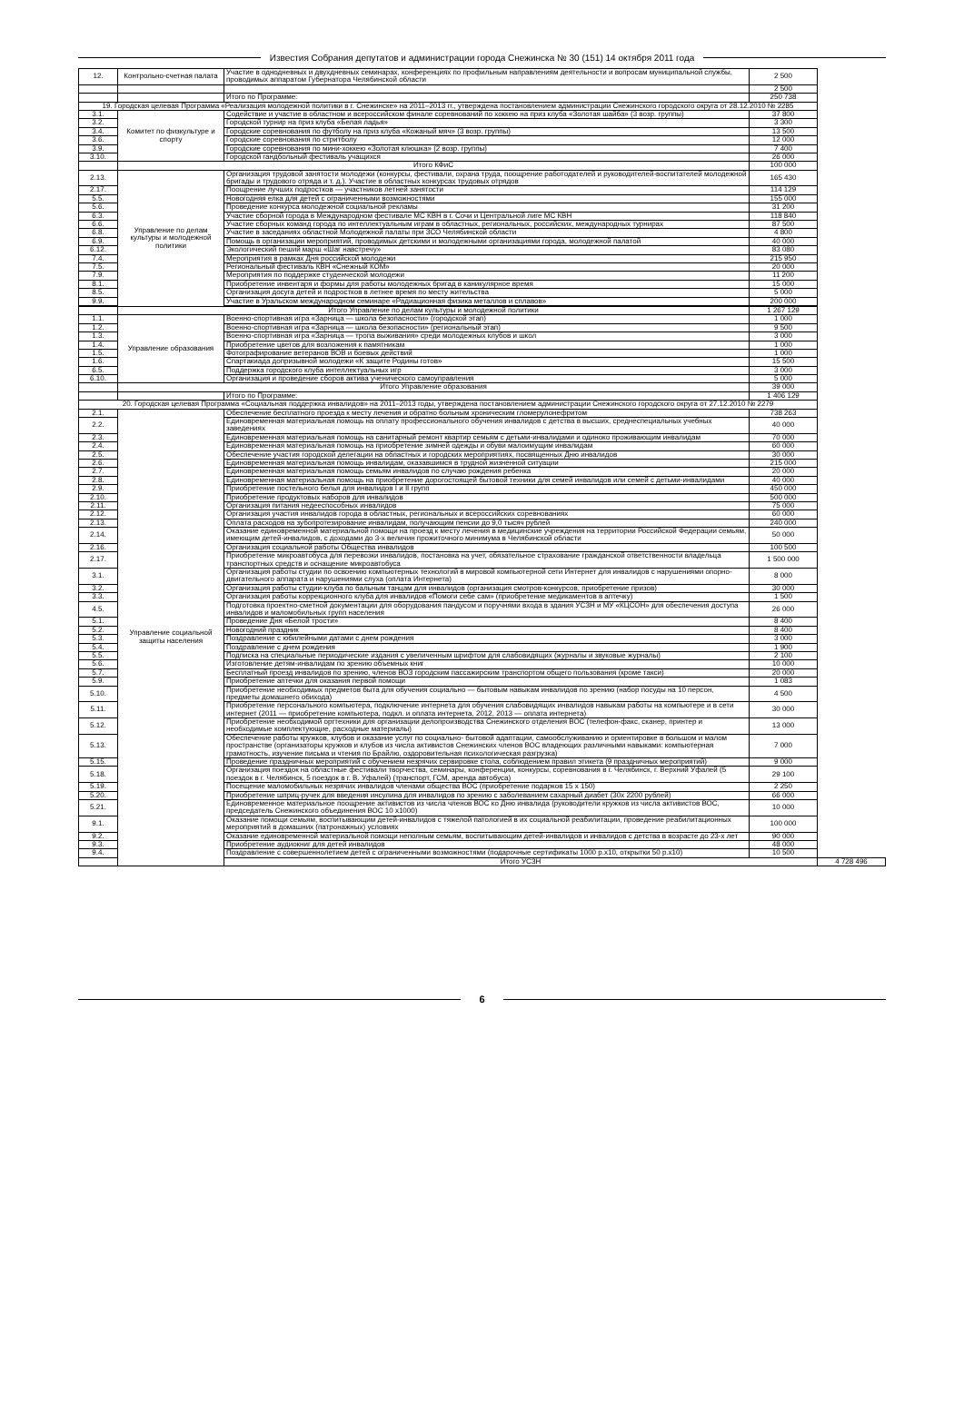Известия Собрания депутатов и администрации города Снежинска № 30 (151) 14 октября 2011 года
| 12. | Контрольно-счетная палата | Участие в однодневных и двухдневных семинарах, конференциях по профильным направлениям деятельности и вопросам муниципальной службы, проводимых аппаратом Губернатора Челябинской области | 2 500 | |
| | | | 2 500 | |
| | | Итого по Программе: | 250 738 | |
| 19. Городская целевая Программа «Реализация молодежной политики в г. Снежинске» на 2011–2013 гг., утверждена постановлением администрации Снежинского городского округа от 28.12.2010 № 2285 | | | | |
| 3.1. | Комитет по физкультуре и спорту | Содействие и участие в областном и всероссийском финале соревнований по хоккею на приз клуба «Золотая шайба» (3 возр. группы) | 37 800 | |
| 3.2. | | Городской турнир на приз клуба «Белая ладья» | 3 300 | |
| 3.4. | | Городские соревнования по футболу на приз клуба «Кожаный мяч» (3 возр. группы) | 13 500 | |
| 3.6. | | Городские соревнования по стритболу | 12 000 | |
| 3.9. | | Городские соревнования по мини-хоккею «Золотая клюшка» (2 возр. группы) | 7 400 | |
| 3.10. | | Городской гандбольный фестиваль учащихся | 26 000 | |
| | Итого КФиС | | 100 000 | |
| 2.13. | Управление по делам культуры и молодежной политики | Организация трудовой занятости молодежи (конкурсы, фестивали, охрана труда, поощрение работодателей и руководителей-воспитателей молодежной бригады и трудового отряда и т. д.). Участие в областных конкурсах трудовых отрядов | 165 430 | |
| 2.17. | | Поощрение лучших подростков — участников летней занятости | 114 129 | |
| 5.5. | | Новогодняя елка для детей с ограниченными возможностями | 155 000 | |
| 5.6. | | Проведение конкурса молодежной социальной рекламы | 31 200 | |
| 6.3. | | Участие сборной города в Международном фестивале МС КВН в г. Сочи и Центральной лиге МС КВН | 118 840 | |
| 6.6. | | Участие сборных команд города по интеллектуальным играм в областных, региональных, российских, международных турнирах | 87 500 | |
| 6.8. | | Участие в заседаниях областной Молодежной палаты при ЗСО Челябинской области | 4 800 | |
| 6.9. | | Помощь в организации мероприятий, проводимых детскими и молодежными организациями города, молодежной палатой | 40 000 | |
| 6.12. | | Экологический пеший марш «Шаг навстречу» | 83 080 | |
| 7.4. | | Мероприятия в рамках Дня российской молодежи | 215 950 | |
| 7.5. | | Региональный фестиваль КВН «Снежный КОМ» | 20 000 | |
| 7.9. | | Мероприятия по поддержке студенческой молодежи | 11 200 | |
| 8.1. | | Приобретение инвентаря и формы для работы молодежных бригад в каникулярное время | 15 000 | |
| 8.5. | | Организация досуга детей и подростков в летнее время по месту жительства | 5 000 | |
| 9.9. | | Участие в Уральском международном семинаре «Радиационная физика металлов и сплавов» | 200 000 | |
| | Итого Управление по делам культуры и молодежной политики | | 1 267 129 | |
| 1.1. | Управление образования | Военно-спортивная игра «Зарница — школа безопасности» (городской этап) | 1 000 | |
| 1.2. | | Военно-спортивная игра «Зарница — школа безопасности» (региональный этап) | 9 500 | |
| 1.3. | | Военно-спортивная игра «Зарница — тропа выживания» среди молодежных клубов и школ | 3 000 | |
| 1.4. | | Приобретение цветов для возложения к памятникам | 1 000 | |
| 1.5. | | Фотографирование ветеранов ВОВ и боевых действий | 1 000 | |
| 1.6. | | Спартакиада допризывной молодежи «К защите Родины готов» | 15 500 | |
| 6.5. | | Поддержка городского клуба интеллектуальных игр | 3 000 | |
| 6.10. | | Организация и проведение сборов актива ученического самоуправления | 5 000 | |
| | Итого Управление образования | | 39 000 | |
| | | Итого по Программе: | 1 406 129 | |
| 20. Городская целевая Программа «Социальная поддержка инвалидов» на 2011–2013 годы, утверждена постановлением администрации Снежинского городского округа от 27.12.2010 № 2279 | | | | |
| 2.1. | Управление социальной защиты населения | Обеспечение бесплатного проезда к месту лечения и обратно больным хроническим гломерулонефритом | 738 263 | |
| 2.2. | | Единовременная материальная помощь на оплату профессионального обучения инвалидов с детства в высших, среднеспециальных учебных заведениях | 40 000 | |
| 2.3. | | Единовременная материальная помощь на санитарный ремонт квартир семьям с детьми-инвалидами и одиноко проживающим инвалидам | 70 000 | |
| 2.4. | | Единовременная материальная помощь на приобретение зимней одежды и обуви малоимущим инвалидам | 60 000 | |
| 2.5. | | Обеспечение участия городской делегации на областных и городских мероприятиях, посвященных Дню инвалидов | 30 000 | |
| 2.6. | | Единовременная материальная помощь инвалидам, оказавшимся в трудной жизненной ситуации | 215 000 | |
| 2.7. | | Единовременная материальная помощь семьям инвалидов по случаю рождения ребенка | 20 000 | |
| 2.8. | | Единовременная материальная помощь на приобретение дорогостоящей бытовой техники для семей инвалидов или семей с детьми-инвалидами | 40 000 | |
| 2.9. | | Приобретение постельного белья для инвалидов I и II групп | 450 000 | |
| 2.10. | | Приобретение продуктовых наборов для инвалидов | 500 000 | |
| 2.11. | | Организация питания недееспособных инвалидов | 75 000 | |
| 2.12. | | Организация участия инвалидов города в областных, региональных и всероссийских соревнованиях | 60 000 | |
| 2.13. | | Оплата расходов на зубопротезирование инвалидам, получающим пенсии до 9,0 тысяч рублей | 240 000 | |
| 2.14. | | Оказание единовременной материальной помощи на проезд к месту лечения в медицинские учреждения на территории Российской Федерации семьям, имеющим детей-инвалидов, с доходами до 3-х величин прожиточного минимума в Челябинской области | 50 000 | |
| 2.16. | | Организация социальной работы Общества инвалидов | 100 500 | |
| 2.17. | | Приобретение микроавтобуса для перевозки инвалидов, постановка на учет, обязательное страхование гражданской ответственности владельца транспортных средств и оснащение микроавтобуса | 1 500 000 | |
| 3.1. | | Организация работы студии по освоению компьютерных технологий в мировой компьютерной сети Интернет для инвалидов с нарушениями опорно-двигательного аппарата и нарушениями слуха (оплата Интернета) | 8 000 | |
| 3.2. | | Организация работы студии-клуба по бальным танцам для инвалидов (организация смотров-конкурсов, приобретение призов) | 30 000 | |
| 3.3. | | Организация работы коррекционного клуба для инвалидов «Помоги себе сам» (приобретение медикаментов в аптечку) | 1 500 | |
| 4.5. | | Подготовка проектно-сметной документации для оборудования пандусом и поручнями входа в здания УСЗН и МУ «КЦСОН» для обеспечения доступа инвалидов и маломобильных групп населения | 26 000 | |
| 5.1. | | Проведение Дня «Белой трости» | 8 400 | |
| 5.2. | | Новогодний праздник | 8 400 | |
| 5.3. | | Поздравление с юбилейными датами с днем рождения | 3 000 | |
| 5.4. | | Поздравление с днем рождения | 1 900 | |
| 5.5. | | Подписка на специальные периодические издания с увеличенным шрифтом для слабовидящих (журналы и звуковые журналы) | 2 100 | |
| 5.6. | | Изготовление детям-инвалидам по зрению объемных книг | 10 000 | |
| 5.7. | | Бесплатный проезд инвалидов по зрению, членов ВОЗ городским пассажирским транспортом общего пользования (кроме такси) | 20 000 | |
| 5.9. | | Приобретение аптечки для оказания первой помощи | 1 083 | |
| 5.10. | | Приобретение необходимых предметов быта для обучения социально — бытовым навыкам инвалидов по зрению (набор посуды на 10 персон, предметы домашнего обихода) | 4 500 | |
| 5.11. | | Приобретение персонального компьютера, подключение интернета для обучения слабовидящих инвалидов навыкам работы на компьютере и в сети интернет (2011 — приобретение компьютера, подкл. и оплата интернета, 2012, 2013 — оплата интернета) | 30 000 | |
| 5.12. | | Приобретение необходимой оргтехники для организации делопроизводства Снежинского отделения ВОС (телефон-факс, сканер, принтер и необходимые комплектующие, расходные материалы) | 13 000 | |
| 5.13. | | Обеспечение работы кружков, клубов и оказание услуг по социально- бытовой адаптации, самообслуживанию и ориентировке в большом и малом пространстве (организаторы кружков и клубов из числа активистов Снежинских членов ВОС владеющих различными навыками: компьютерная грамотность, изучение письма и чтения по Брайлю, оздоровительная психологическая разгрузка) | 7 000 | |
| 5.15. | | Проведение праздничных мероприятий с обучением незрячих сервировке стола, соблюдением правил этикета (9 праздничных мероприятий) | 9 000 | |
| 5.18. | | Организация поездок на областные фестивали творчества, семинары, конференции, конкурсы, соревнования в г. Челябинск, г. Верхний Уфалей (5 поездок в г. Челябинск, 5 поездок в г. В. Уфалей) (транспорт, ГСМ, аренда автобуса) | 29 100 | |
| 5.19. | | Посещение маломобильных незрячих инвалидов членами общества ВОС (приобретение подарков 15 х 150) | 2 250 | |
| 5.20. | | Приобретение шприц-ручек для введения инсулина для инвалидов по зрению с заболеванием сахарный диабет (30х 2200 рублей) | 66 000 | |
| 5.21. | | Единовременное материальное поощрение активистов из числа членов ВОС ко Дню инвалида (руководители кружков из числа активистов ВОС, председатель Снежинского объединения ВОС 10 х1000) | 10 000 | |
| 9.1. | | Оказание помощи семьям, воспитывающим детей-инвалидов с тяжелой патологией в их социальной реабилитации, проведение реабилитационных мероприятий в домашних (патронажных) условиях | 100 000 | |
| 9.2. | | Оказание единовременной материальной помощи неполным семьям, воспитывающим детей-инвалидов и инвалидов с детства в возрасте до 23-х лет | 90 000 | |
| 9.3. | | Приобретение аудиокниг для детей инвалидов | 48 000 | |
| 9.4. | | Поздравление с совершеннолетием детей с ограниченными возможностями (подарочные сертификаты 1000 р.х10, открытки 50 р.х10) | 10 500 | |
| | | Итого УСЗН | | 4 728 496 |
6